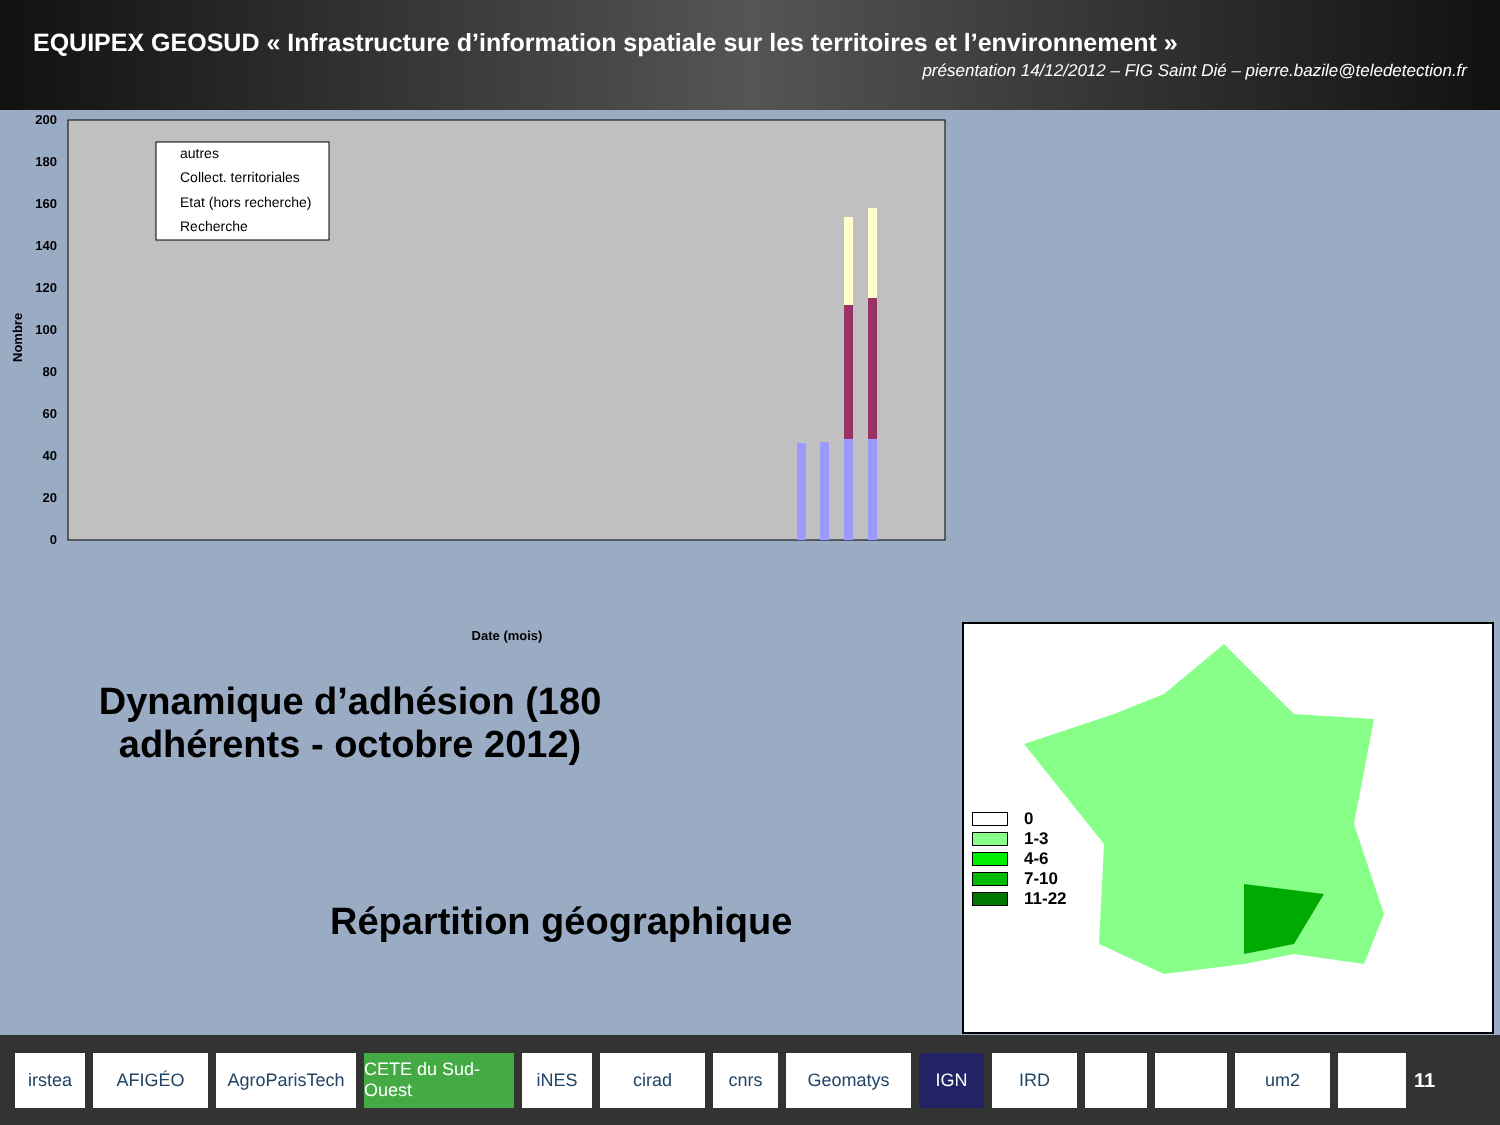EQUIPEX GEOSUD « Infrastructure d’information spatiale sur les territoires et l’environnement »
présentation 14/12/2012 – FIG Saint Dié – pierre.bazile@teledetection.fr
0
20
40
60
80
100
120
140
160
180
200
Nombre
autres
Collect. territoriales
Etat (hors recherche)
Recherche
Date (mois)
01/12/2009 01/01/2010 01/02/2010 01/03/2010 01/04/2010 01/05/2010 01/06/2010 01/07/2010 01/08/2010 01/09/2010 01/10/2010 01/11/2010 01/12/2010 01/01/2011 01/02/2011 01/03/2011 01/04/2011 01/05/2011 01/06/2011 01/07/2011 01/08/2011 01/09/2011 01/10/2011 01/11/2011 01/12/2011 01/01/2012 01/02/2012 01/03/2012 01/04/2012 01/05/2012 01/06/2012 01/07/2012 01/08/2012 01/09/2012 01/10/2012 01/11/2012 01/12/2012
Dynamique d’adhésion (180 adhérents - octobre 2012)
Répartition géographique
0
1-3
4-6
7-10
11-22
irstea AFIGÉO
AgroParisTech
CETE du Sud-Ouest
iNES cirad cnrs Geomatys IGN IRD um2 11